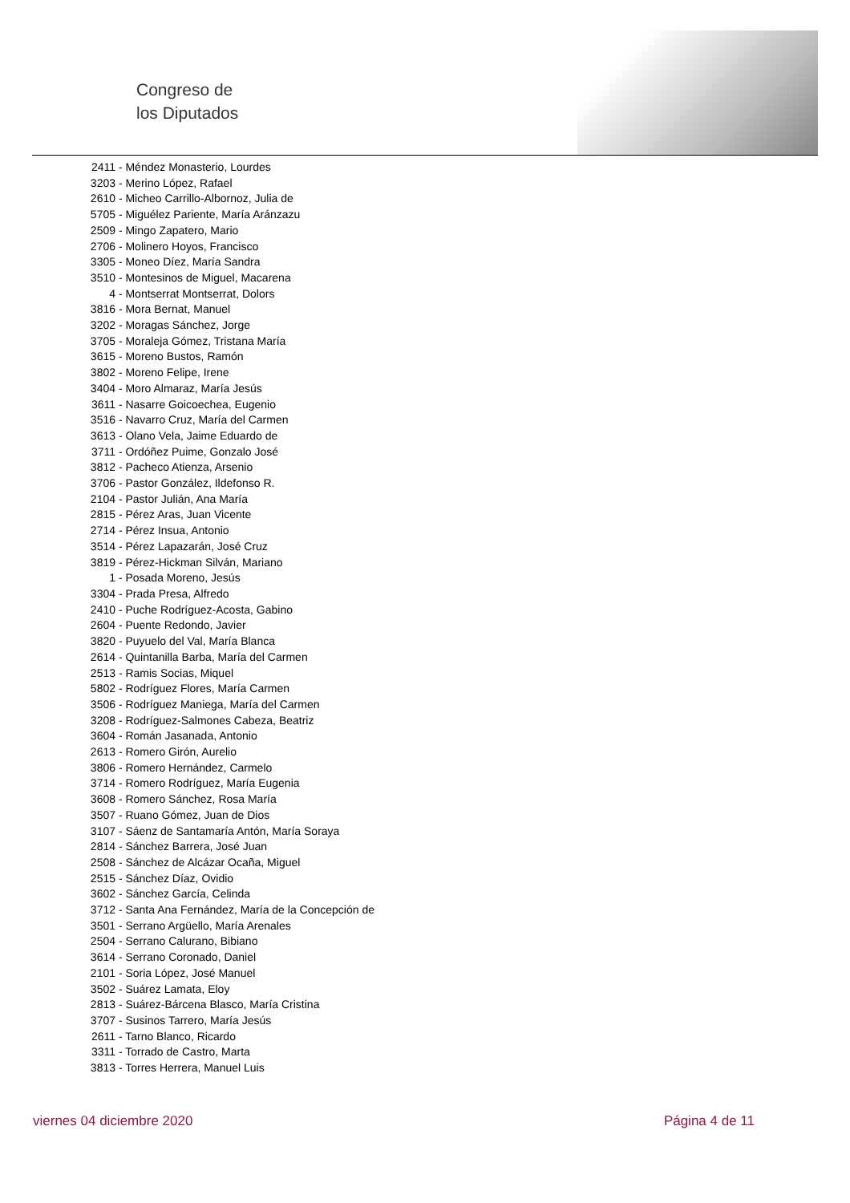Congreso de
los Diputados
2411 - Méndez Monasterio, Lourdes
3203 - Merino López, Rafael
2610 - Micheo Carrillo-Albornoz, Julia de
5705 - Miguélez Pariente, María Aránzazu
2509 - Mingo Zapatero, Mario
2706 - Molinero Hoyos, Francisco
3305 - Moneo Díez, María Sandra
3510 - Montesinos de Miguel, Macarena
4 - Montserrat Montserrat, Dolors
3816 - Mora Bernat, Manuel
3202 - Moragas Sánchez, Jorge
3705 - Moraleja Gómez, Tristana María
3615 - Moreno Bustos, Ramón
3802 - Moreno Felipe, Irene
3404 - Moro Almaraz, María Jesús
3611 - Nasarre Goicoechea, Eugenio
3516 - Navarro Cruz, María del Carmen
3613 - Olano Vela, Jaime Eduardo de
3711 - Ordóñez Puime, Gonzalo José
3812 - Pacheco Atienza, Arsenio
3706 - Pastor González, Ildefonso R.
2104 - Pastor Julián, Ana María
2815 - Pérez Aras, Juan Vicente
2714 - Pérez Insua, Antonio
3514 - Pérez Lapazarán, José Cruz
3819 - Pérez-Hickman Silván, Mariano
1 - Posada Moreno, Jesús
3304 - Prada Presa, Alfredo
2410 - Puche Rodríguez-Acosta, Gabino
2604 - Puente Redondo, Javier
3820 - Puyuelo del Val, María Blanca
2614 - Quintanilla Barba, María del Carmen
2513 - Ramis Socias, Miquel
5802 - Rodríguez Flores, María Carmen
3506 - Rodríguez Maniega, María del Carmen
3208 - Rodríguez-Salmones Cabeza, Beatriz
3604 - Román Jasanada, Antonio
2613 - Romero Girón, Aurelio
3806 - Romero Hernández, Carmelo
3714 - Romero Rodríguez, María Eugenia
3608 - Romero Sánchez, Rosa María
3507 - Ruano Gómez, Juan de Dios
3107 - Sáenz de Santamaría Antón, María Soraya
2814 - Sánchez Barrera, José Juan
2508 - Sánchez de Alcázar Ocaña, Miguel
2515 - Sánchez Díaz, Ovidio
3602 - Sánchez García, Celinda
3712 - Santa Ana Fernández, María de la Concepción de
3501 - Serrano Argüello, María Arenales
2504 - Serrano Calurano, Bibiano
3614 - Serrano Coronado, Daniel
2101 - Soria López, José Manuel
3502 - Suárez Lamata, Eloy
2813 - Suárez-Bárcena Blasco, María Cristina
3707 - Susinos Tarrero, María Jesús
2611 - Tarno Blanco, Ricardo
3311 - Torrado de Castro, Marta
3813 - Torres Herrera, Manuel Luis
viernes 04 diciembre 2020 Página 4 de 11